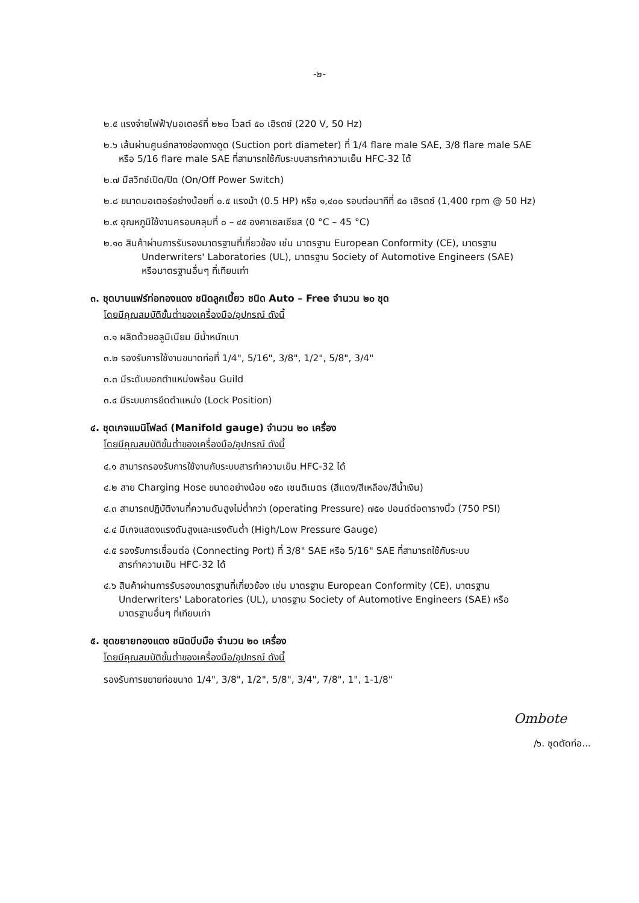-๒-
๒.๕ แรงจ่ายไฟฟ้า/มอเตอร์ที่ ๒๒๐ โวลต์ ๕๐ เฮิรตซ์ (220 V, 50 Hz)
๒.๖ เส้นผ่านศูนย์กลางช่องทางดูด (Suction port diameter) ที่ 1/4 flare male SAE, 3/8 flare male SAE
หรือ 5/16 flare male SAE ที่สามารถใช้กับระบบสารทำความเย็น HFC-32 ได้
๒.๗ มีสวิทซ์เปิด/ปิด (On/Off Power Switch)
๒.๘ ขนาดมอเตอร์อย่างน้อยที่ ๐.๕ แรงม้า (0.5 HP) หรือ ๑,๔๐๐ รอบต่อนาทีที่ ๕๐ เฮิรตซ์ (1,400 rpm @ 50 Hz)
๒.๙ อุณหภูมิใช้งานครอบคลุมที่ ๐ – ๔๕ องศาเซลเซียส (0 °C – 45 °C)
๒.๑๐ สินค้าผ่านการรับรองมาตรฐานที่เกี่ยวข้อง เช่น มาตรฐาน European Conformity (CE), มาตรฐาน
Underwriters' Laboratories (UL), มาตรฐาน Society of Automotive Engineers (SAE)
หรือมาตรฐานอื่นๆ ที่เทียบเท่า
๓. ชุดบานแฟร์ท่อทองแดง ชนิดลูกเบี้ยว ชนิด Auto – Free จำนวน ๒๐ ชุด
โดยมีคุณสมบัติขั้นต่ำของเครื่องมือ/อุปกรณ์ ดังนี้
๓.๑ ผลิตด้วยอลูมิเนียม มีน้ำหนักเบา
๓.๒ รองรับการใช้งานขนาดท่อที่ 1/4", 5/16", 3/8", 1/2", 5/8", 3/4"
๓.๓ มีระดับบอกตำแหน่งพร้อม Guild
๓.๔ มีระบบการยึดตำแหน่ง (Lock Position)
๔. ชุดเกจแมนิโฟลด์ (Manifold gauge) จำนวน ๒๐ เครื่อง
โดยมีคุณสมบัติขั้นต่ำของเครื่องมือ/อุปกรณ์ ดังนี้
๔.๑ สามารถรองรับการใช้งานกับระบบสารทำความเย็น HFC-32 ได้
๔.๒ สาย Charging Hose ขนาดอย่างน้อย ๑๕๐ เซนติเมตร (สีแดง/สีเหลือง/สีน้ำเงิน)
๔.๓ สามารถปฏิบัติงานที่ความดันสูงไม่ต่ำกว่า (operating Pressure) ๗๕๐ ปอนด์ต่อตารางนิ้ว (750 PSI)
๔.๔ มีเกจแสดงแรงดันสูงและแรงดันต่ำ (High/Low Pressure Gauge)
๔.๕ รองรับการเชื่อมต่อ (Connecting Port) ที่ 3/8" SAE หรือ 5/16" SAE ที่สามารถใช้กับระบบ
สารทำความเย็น HFC-32 ได้
๔.๖ สินค้าผ่านการรับรองมาตรฐานที่เกี่ยวข้อง เช่น มาตรฐาน European Conformity (CE), มาตรฐาน
Underwriters' Laboratories (UL), มาตรฐาน Society of Automotive Engineers (SAE) หรือ
มาตรฐานอื่นๆ ที่เทียบเท่า
๕. ชุดขยายทองแดง ชนิดบีบมือ จำนวน ๒๐ เครื่อง
โดยมีคุณสมบัติขั้นต่ำของเครื่องมือ/อุปกรณ์ ดังนี้
รองรับการขยายท่อขนาด 1/4", 3/8", 1/2", 5/8", 3/4", 7/8", 1", 1-1/8"
Ombote
/๖. ชุดตัดท่อ...